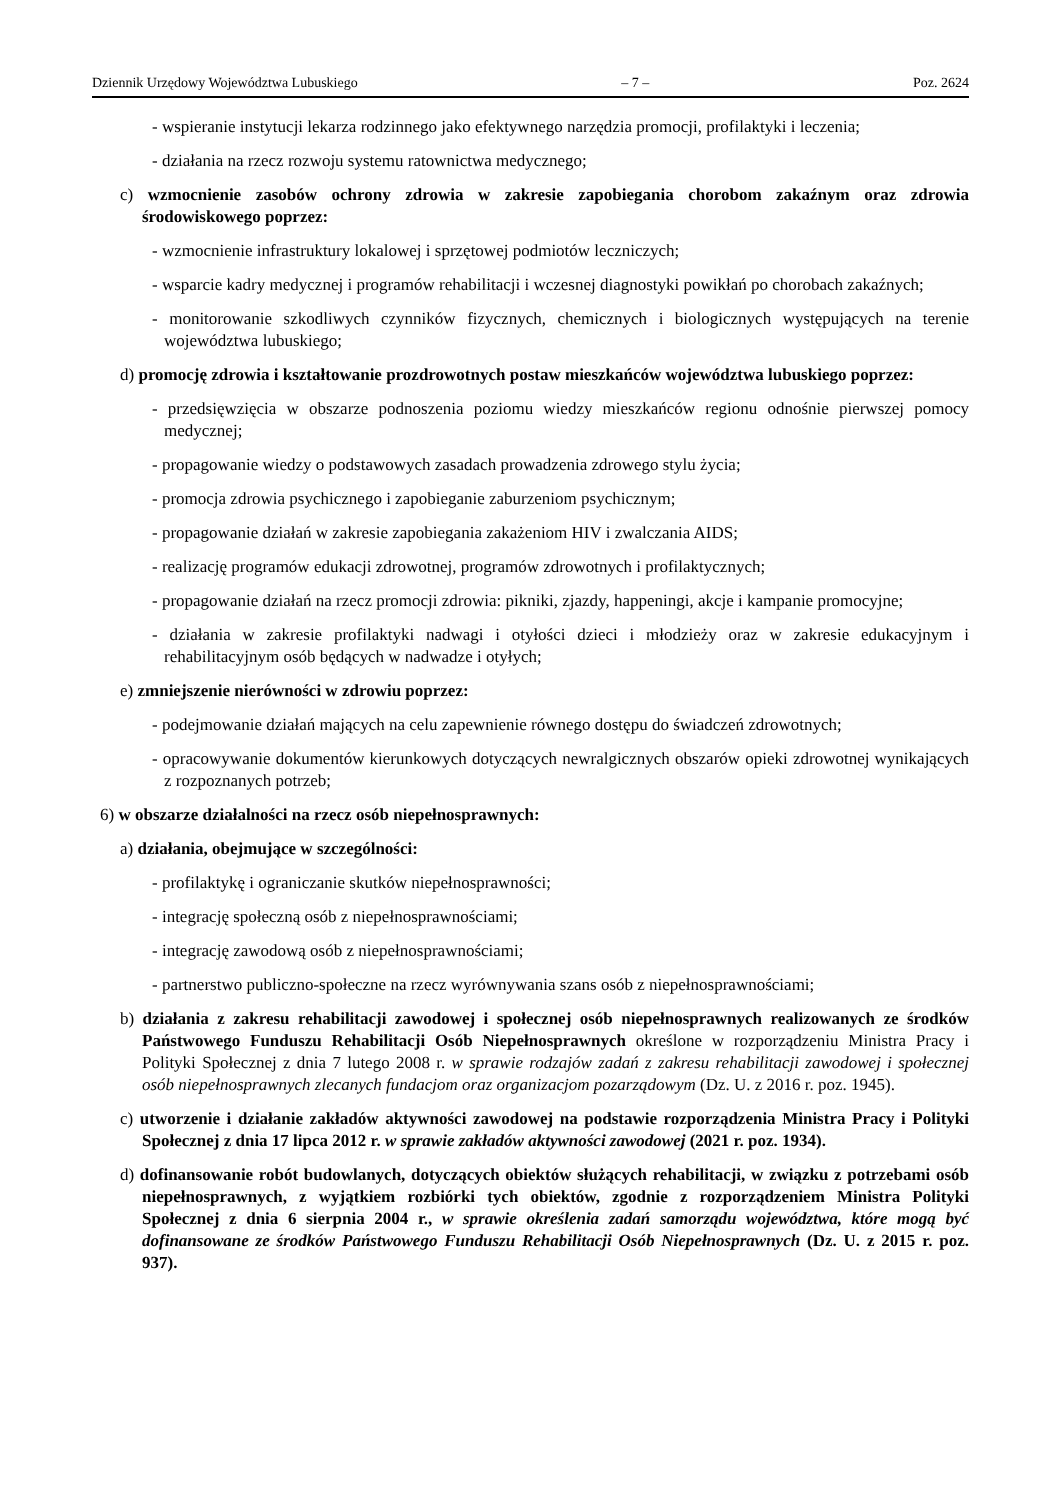Dziennik Urzędowy Województwa Lubuskiego – 7 – Poz. 2624
- wspieranie instytucji lekarza rodzinnego jako efektywnego narzędzia promocji, profilaktyki i leczenia;
- działania na rzecz rozwoju systemu ratownictwa medycznego;
c) wzmocnienie zasobów ochrony zdrowia w zakresie zapobiegania chorobom zakaźnym oraz zdrowia środowiskowego poprzez:
- wzmocnienie infrastruktury lokalowej i sprzętowej podmiotów leczniczych;
- wsparcie kadry medycznej i programów rehabilitacji i wczesnej diagnostyki powikłań po chorobach zakaźnych;
- monitorowanie szkodliwych czynników fizycznych, chemicznych i biologicznych występujących na terenie województwa lubuskiego;
d) promocję zdrowia i kształtowanie prozdrowotnych postaw mieszkańców województwa lubuskiego poprzez:
- przedsięwzięcia w obszarze podnoszenia poziomu wiedzy mieszkańców regionu odnośnie pierwszej pomocy medycznej;
- propagowanie wiedzy o podstawowych zasadach prowadzenia zdrowego stylu życia;
- promocja zdrowia psychicznego i zapobieganie zaburzeniom psychicznym;
- propagowanie działań w zakresie zapobiegania zakażeniom HIV i zwalczania AIDS;
- realizację programów edukacji zdrowotnej, programów zdrowotnych i profilaktycznych;
- propagowanie działań na rzecz promocji zdrowia: pikniki, zjazdy, happeningi, akcje i kampanie promocyjne;
- działania w zakresie profilaktyki nadwagi i otyłości dzieci i młodzieży oraz w zakresie edukacyjnym i rehabilitacyjnym osób będących w nadwadze i otyłych;
e) zmniejszenie nierówności w zdrowiu poprzez:
- podejmowanie działań mających na celu zapewnienie równego dostępu do świadczeń zdrowotnych;
- opracowywanie dokumentów kierunkowych dotyczących newralgicznych obszarów opieki zdrowotnej wynikających z rozpoznanych potrzeb;
6) w obszarze działalności na rzecz osób niepełnosprawnych:
a) działania, obejmujące w szczególności:
- profilaktykę i ograniczanie skutków niepełnosprawności;
- integrację społeczną osób z niepełnosprawnościami;
- integrację zawodową osób z niepełnosprawnościami;
- partnerstwo publiczno-społeczne na rzecz wyrównywania szans osób z niepełnosprawnościami;
b) działania z zakresu rehabilitacji zawodowej i społecznej osób niepełnosprawnych realizowanych ze środków Państwowego Funduszu Rehabilitacji Osób Niepełnosprawnych określone w rozporządzeniu Ministra Pracy i Polityki Społecznej z dnia 7 lutego 2008 r. w sprawie rodzajów zadań z zakresu rehabilitacji zawodowej i społecznej osób niepełnosprawnych zlecanych fundacjom oraz organizacjom pozarządowym (Dz. U. z 2016 r. poz. 1945).
c) utworzenie i działanie zakładów aktywności zawodowej na podstawie rozporządzenia Ministra Pracy i Polityki Społecznej z dnia 17 lipca 2012 r. w sprawie zakładów aktywności zawodowej (2021 r. poz. 1934).
d) dofinansowanie robót budowlanych, dotyczących obiektów służących rehabilitacji, w związku z potrzebami osób niepełnosprawnych, z wyjątkiem rozbiórki tych obiektów, zgodnie z rozporządzeniem Ministra Polityki Społecznej z dnia 6 sierpnia 2004 r., w sprawie określenia zadań samorządu województwa, które mogą być dofinansowane ze środków Państwowego Funduszu Rehabilitacji Osób Niepełnosprawnych (Dz. U. z 2015 r. poz. 937).